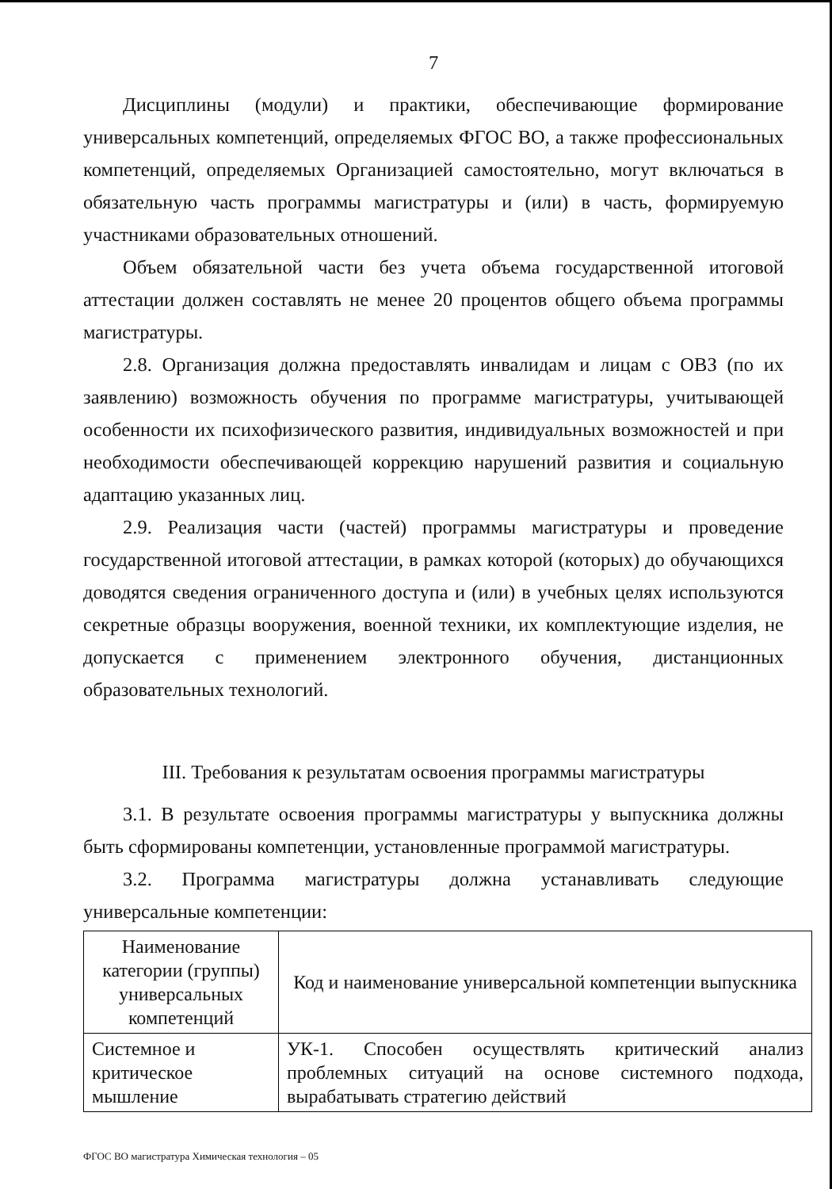7
Дисциплины (модули) и практики, обеспечивающие формирование универсальных компетенций, определяемых ФГОС ВО, а также профессиональных компетенций, определяемых Организацией самостоятельно, могут включаться в обязательную часть программы магистратуры и (или) в часть, формируемую участниками образовательных отношений.
Объем обязательной части без учета объема государственной итоговой аттестации должен составлять не менее 20 процентов общего объема программы магистратуры.
2.8. Организация должна предоставлять инвалидам и лицам с ОВЗ (по их заявлению) возможность обучения по программе магистратуры, учитывающей особенности их психофизического развития, индивидуальных возможностей и при необходимости обеспечивающей коррекцию нарушений развития и социальную адаптацию указанных лиц.
2.9. Реализация части (частей) программы магистратуры и проведение государственной итоговой аттестации, в рамках которой (которых) до обучающихся доводятся сведения ограниченного доступа и (или) в учебных целях используются секретные образцы вооружения, военной техники, их комплектующие изделия, не допускается с применением электронного обучения, дистанционных образовательных технологий.
III. Требования к результатам освоения программы магистратуры
3.1. В результате освоения программы магистратуры у выпускника должны быть сформированы компетенции, установленные программой магистратуры.
3.2. Программа магистратуры должна устанавливать следующие универсальные компетенции:
| Наименование категории (группы) универсальных компетенций | Код и наименование универсальной компетенции выпускника |
| Системное и критическое мышление | УК-1. Способен осуществлять критический анализ проблемных ситуаций на основе системного подхода, вырабатывать стратегию действий |
ФГОС ВО магистратура Химическая технология – 05